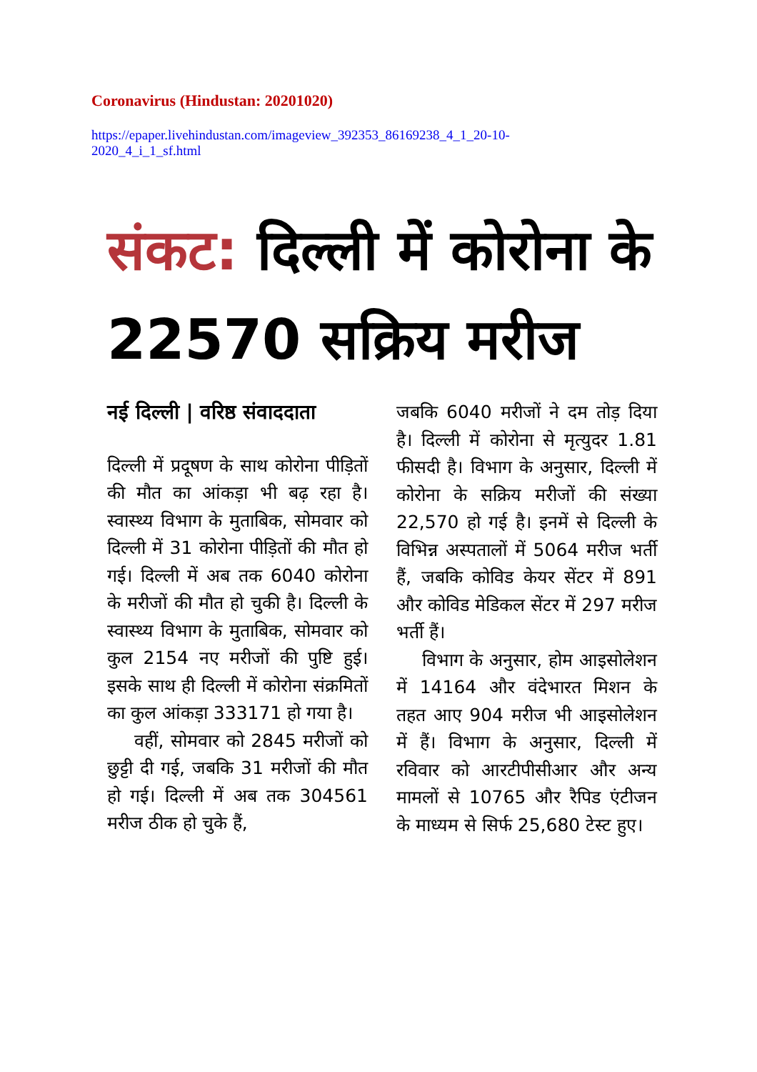Coronavirus (Hindustan: 20201020)
https://epaper.livehindustan.com/imageview_392353_86169238_4_1_20-10-2020_4_i_1_sf.html
संकट: दिल्ली में कोरोना के 22570 सक्रिय मरीज
नई दिल्ली | वरिष्ठ संवाददाता
दिल्ली में प्रदूषण के साथ कोरोना पीड़ितों की मौत का आंकड़ा भी बढ़ रहा है। स्वास्थ्य विभाग के मुताबिक, सोमवार को दिल्ली में 31 कोरोना पीड़ितों की मौत हो गई। दिल्ली में अब तक 6040 कोरोना के मरीजों की मौत हो चुकी है। दिल्ली के स्वास्थ्य विभाग के मुताबिक, सोमवार को कुल 2154 नए मरीजों की पुष्टि हुई। इसके साथ ही दिल्ली में कोरोना संक्रमितों का कुल आंकड़ा 333171 हो गया है।
वहीं, सोमवार को 2845 मरीजों को छुट्टी दी गई, जबकि 31 मरीजों की मौत हो गई। दिल्ली में अब तक 304561 मरीज ठीक हो चुके हैं,
जबकि 6040 मरीजों ने दम तोड़ दिया है। दिल्ली में कोरोना से मृत्युदर 1.81 फीसदी है। विभाग के अनुसार, दिल्ली में कोरोना के सक्रिय मरीजों की संख्या 22,570 हो गई है। इनमें से दिल्ली के विभिन्न अस्पतालों में 5064 मरीज भर्ती हैं, जबकि कोविड केयर सेंटर में 891 और कोविड मेडिकल सेंटर में 297 मरीज भर्ती हैं।
विभाग के अनुसार, होम आइसोलेशन में 14164 और वंदेभारत मिशन के तहत आए 904 मरीज भी आइसोलेशन में हैं। विभाग के अनुसार, दिल्ली में रविवार को आरटीपीसीआर और अन्य मामलों से 10765 और रैपिड एंटीजन के माध्यम से सिर्फ 25,680 टेस्ट हुए।